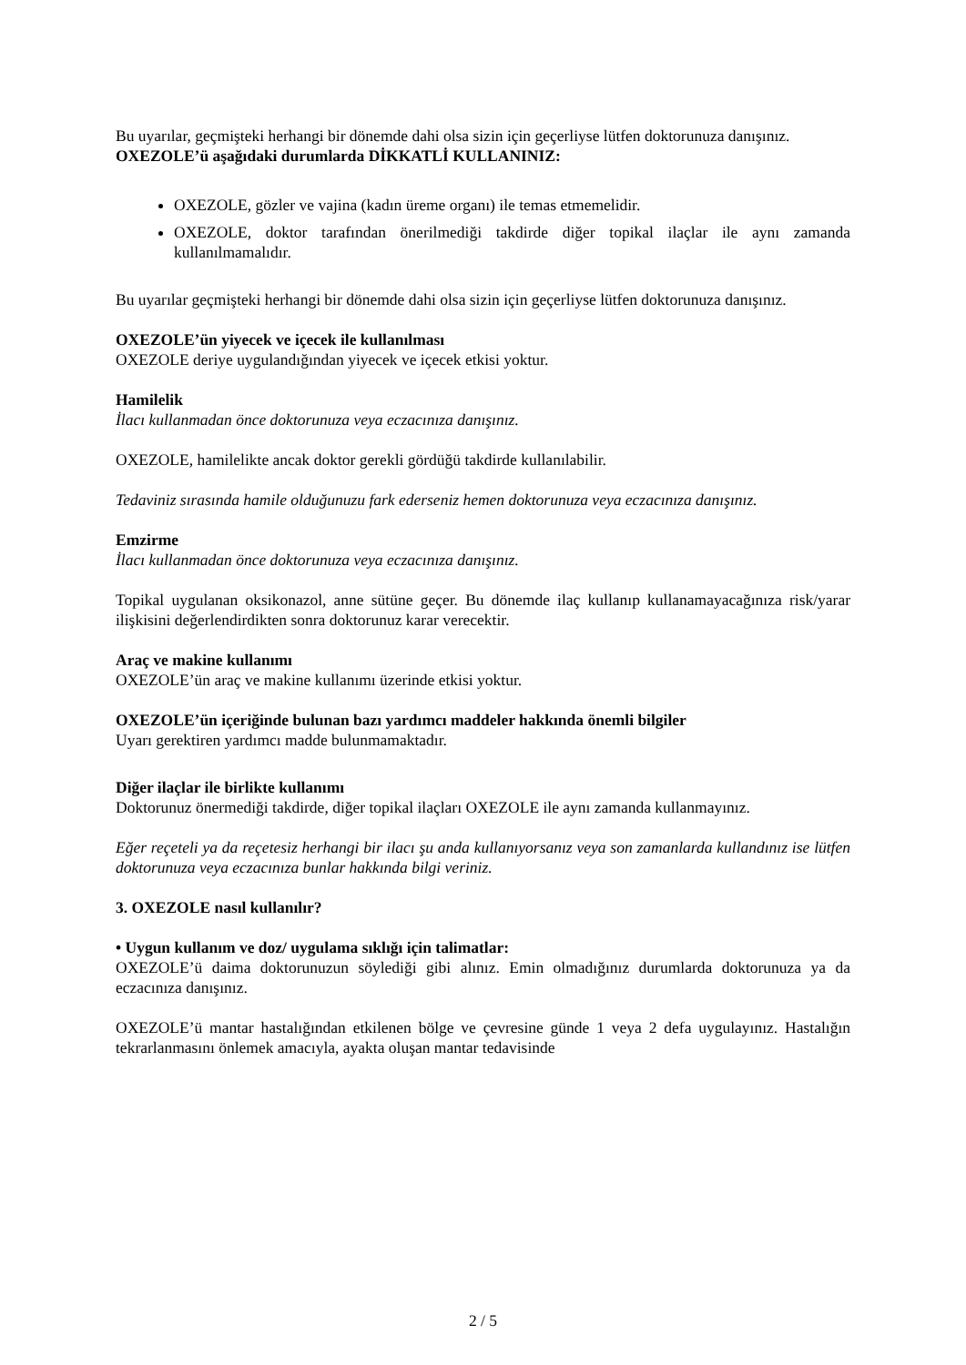Bu uyarılar, geçmişteki herhangi bir dönemde dahi olsa sizin için geçerliyse lütfen doktorunuza danışınız.
OXEZOLE’ü aşağıdaki durumlarda DİKKATLİ KULLANINIZ:
OXEZOLE, gözler ve vajina (kadın üreme organı) ile temas etmemelidir.
OXEZOLE, doktor tarafından önerilmediği takdirde diğer topikal ilaçlar ile aynı zamanda kullanılmamalıdır.
Bu uyarılar geçmişteki herhangi bir dönemde dahi olsa sizin için geçerliyse lütfen doktorunuza danışınız.
OXEZOLE’ün yiyecek ve içecek ile kullanılması
OXEZOLE deriye uygulandığından yiyecek ve içecek etkisi yoktur.
Hamilelik
İlacı kullanmadan önce doktorunuza veya eczacınıza danışınız.
OXEZOLE, hamilelikte ancak doktor gerekli gördüğü takdirde kullanılabilir.
Tedaviniz sırasında hamile olduğunuzu fark ederseniz hemen doktorunuza veya eczacınıza danışınız.
Emzirme
İlacı kullanmadan önce doktorunuza veya eczacınıza danışınız.
Topikal uygulanan oksikonazol, anne sütüne geçer. Bu dönemde ilaç kullanıp kullanamayacağınıza risk/yarar ilişkisini değerlendirdikten sonra doktorunuz karar verecektir.
Araç ve makine kullanımı
OXEZOLE’ün araç ve makine kullanımı üzerinde etkisi yoktur.
OXEZOLE’ün içeriğinde bulunan bazı yardımcı maddeler hakkında önemli bilgiler
Uyarı gerektiren yardımcı madde bulunmamaktadır.
Diğer ilaçlar ile birlikte kullanımı
Doktorunuz önermediği takdirde, diğer topikal ilaçları OXEZOLE ile aynı zamanda kullanmayınız.
Eğer reçeteli ya da reçetesiz herhangi bir ilacı şu anda kullanıyorsanız veya son zamanlarda kullandınız ise lütfen doktorunuza veya eczacınıza bunlar hakkında bilgi veriniz.
3. OXEZOLE nasıl kullanılır?
• Uygun kullanım ve doz/ uygulama sıklığı için talimatlar:
OXEZOLE’ü daima doktorunuzun söylediği gibi alınız. Emin olmadığınız durumlarda doktorunuza ya da eczacınıza danışınız.
OXEZOLE’ü mantar hastalığından etkilenen bölge ve çevresine günde 1 veya 2 defa uygulayınız. Hastalığın tekrarlanmasını önlemek amacıyla, ayakta oluşan mantar tedavisinde
2 / 5